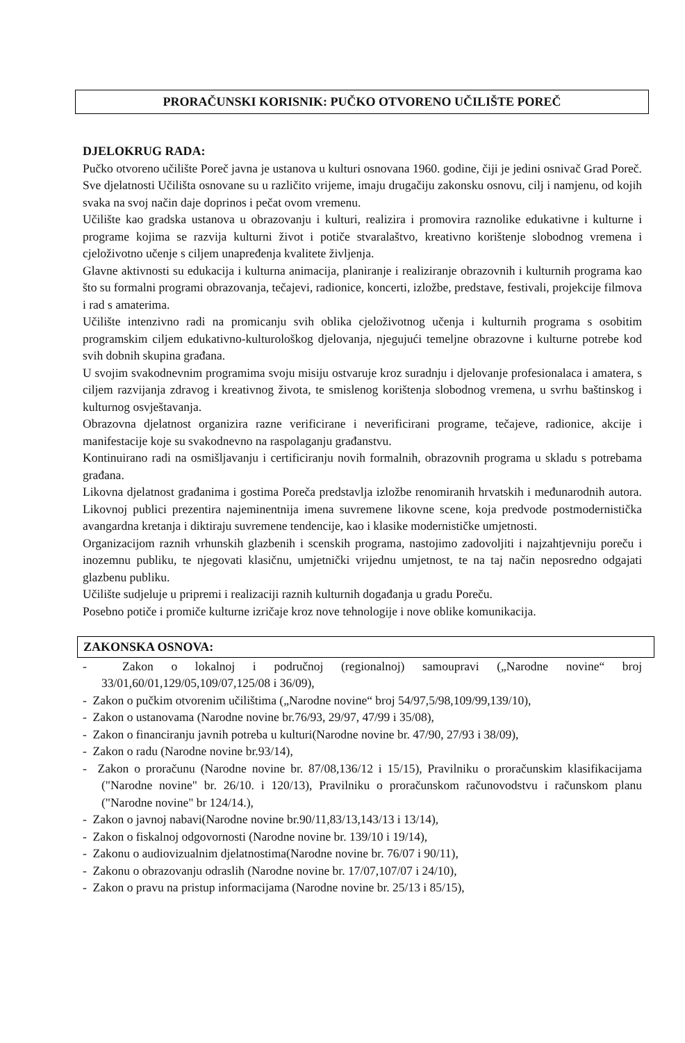PRORAČUNSKI KORISNIK: PUČKO OTVORENO UČILIŠTE POREČ
DJELOKRUG RADA:
Pučko otvoreno učilište Poreč javna je ustanova u kulturi osnovana 1960. godine, čiji je jedini osnivač Grad Poreč. Sve djelatnosti Učilišta osnovane su u različito vrijeme, imaju drugačiju zakonsku osnovu, cilj i namjenu, od kojih svaka na svoj način daje doprinos i pečat ovom vremenu.
Učilište kao gradska ustanova u obrazovanju i kulturi, realizira i promovira raznolike edukativne i kulturne i programe kojima se razvija kulturni život i potiče stvaralaštvo, kreativno korištenje slobodnog vremena i cjeloživotno učenje s ciljem unapređenja kvalitete življenja.
Glavne aktivnosti su edukacija i kulturna animacija, planiranje i realiziranje obrazovnih i kulturnih programa kao što su formalni programi obrazovanja, tečajevi, radionice, koncerti, izložbe, predstave, festivali, projekcije filmova i rad s amaterima.
Učilište intenzivno radi na promicanju svih oblika cjeloživotnog učenja i kulturnih programa s osobitim programskim ciljem edukativno-kulturološkog djelovanja, njegujući temeljne obrazovne i kulturne potrebe kod svih dobnih skupina građana.
U svojim svakodnevnim programima svoju misiju ostvaruje kroz suradnju i djelovanje profesionalaca i amatera, s ciljem razvijanja zdravog i kreativnog života, te smislenog korištenja slobodnog vremena, u svrhu baštinskog i kulturnog osvještavanja.
Obrazovna djelatnost organizira razne verificirane i neverificirani programe, tečajeve, radionice, akcije i manifestacije koje su svakodnevno na raspolaganju građanstvu.
Kontinuirano radi na osmišljavanju i certificiranju novih formalnih, obrazovnih programa u skladu s potrebama građana.
Likovna djelatnost građanima i gostima Poreča predstavlja izložbe renomiranih hrvatskih i međunarodnih autora. Likovnoj publici prezentira najeminentnija imena suvremene likovne scene, koja predvode postmodernistička avangardna kretanja i diktiraju suvremene tendencije, kao i klasike modernističke umjetnosti.
Organizacijom raznih vrhunskih glazbenih i scenskih programa, nastojimo zadovoljiti i najzahtjevniju poreču i inozemnu publiku, te njegovati klasičnu, umjetnički vrijednu umjetnost, te na taj način neposredno odgajati glazbenu publiku.
Učilište sudjeluje u pripremi i realizaciji raznih kulturnih događanja u gradu Poreču.
Posebno potiče i promiče kulturne izričaje kroz nove tehnologije i nove oblike komunikacija.
ZAKONSKA OSNOVA:
- Zakon o lokalnoj i područnoj (regionalnoj) samoupravi („Narodne novine“ broj 33/01,60/01,129/05,109/07,125/08 i 36/09),
- Zakon o pučkim otvorenim učilištima („Narodne novine“ broj 54/97,5/98,109/99,139/10),
- Zakon o ustanovama (Narodne novine br.76/93, 29/97, 47/99 i 35/08),
- Zakon o financiranju javnih potreba u kulturi(Narodne novine br. 47/90, 27/93 i 38/09),
- Zakon o radu (Narodne novine br.93/14),
- Zakon o proračunu (Narodne novine br. 87/08,136/12 i 15/15), Pravilniku o proračunskim klasifikacijama ("Narodne novine" br. 26/10. i 120/13), Pravilniku o proračunskom računovodstvu i računskom planu ("Narodne novine" br 124/14.),
- Zakon o javnoj nabavi(Narodne novine br.90/11,83/13,143/13 i 13/14),
- Zakon o fiskalnoj odgovornosti (Narodne novine br. 139/10 i 19/14),
- Zakonu o audiovizualnim djelatnostima(Narodne novine br. 76/07 i 90/11),
- Zakonu o obrazovanju odraslih (Narodne novine br. 17/07,107/07 i 24/10),
- Zakon o pravu na pristup informacijama (Narodne novine br. 25/13 i 85/15),